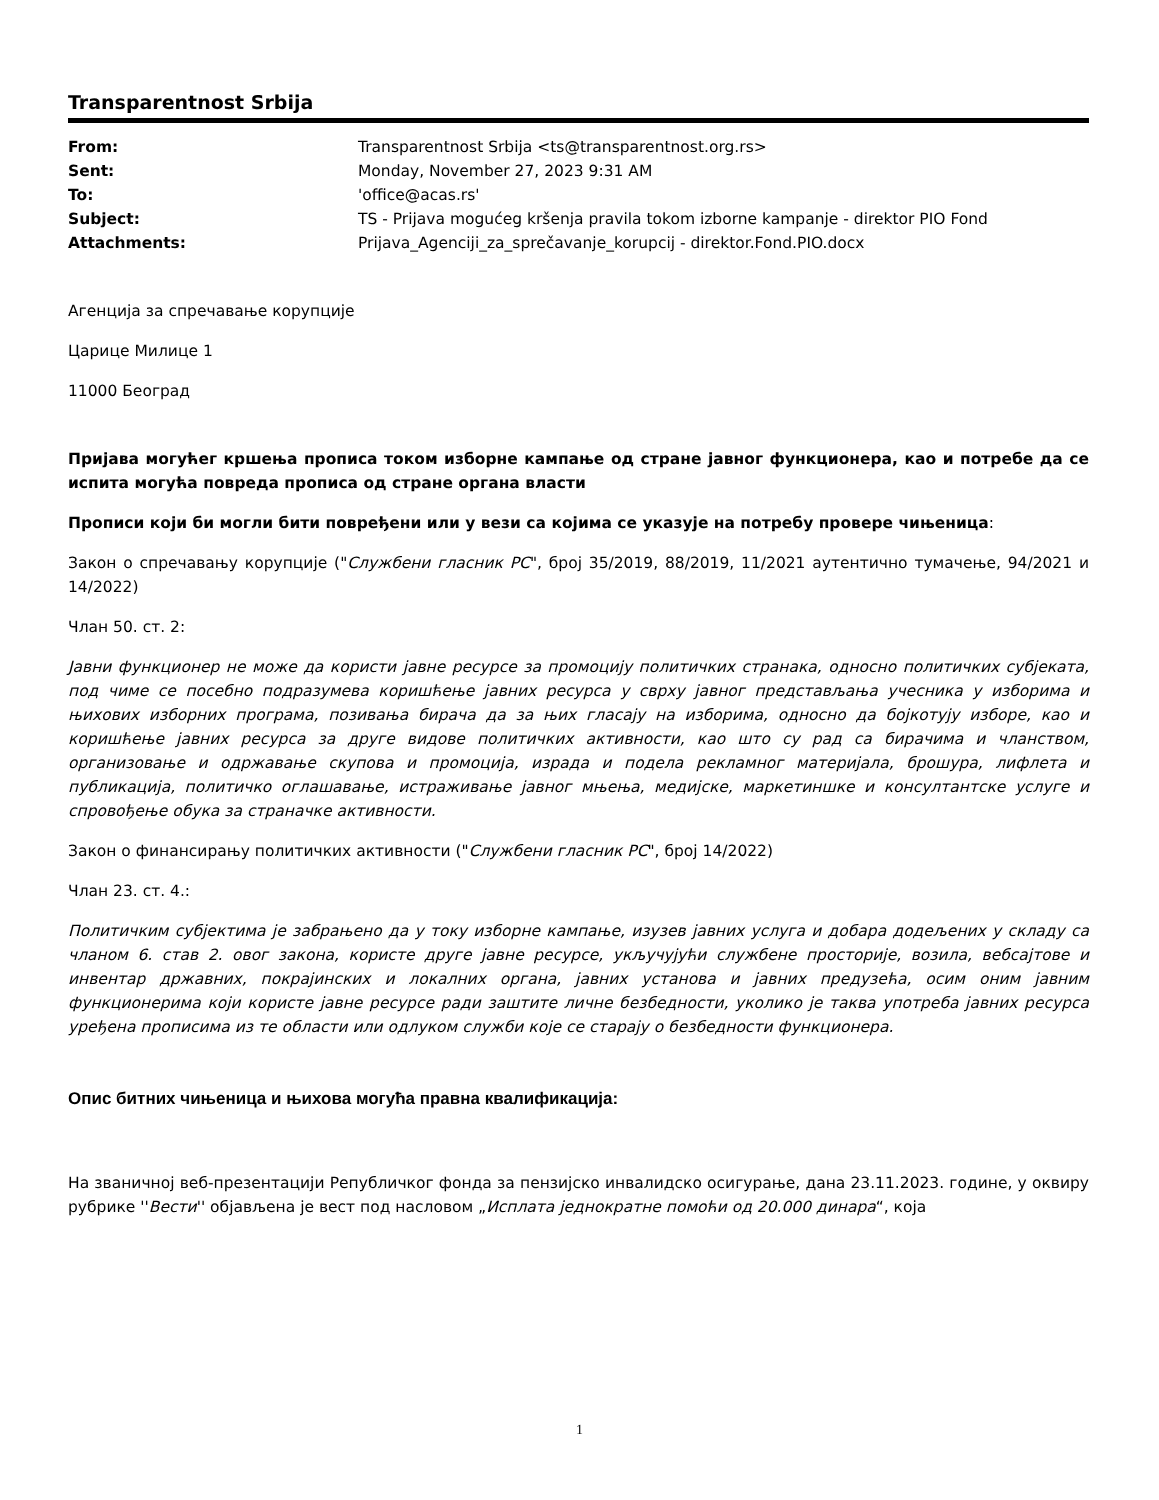Transparentnost Srbija
| From: | Transparentnost Srbija <ts@transparentnost.org.rs> |
| Sent: | Monday, November 27, 2023 9:31 AM |
| To: | 'office@acas.rs' |
| Subject: | TS - Prijava mogućeg kršenja pravila tokom izborne kampanje - direktor PIO Fond |
| Attachments: | Prijava_Agenciji_za_sprečavanje_korupcij - direktor.Fond.PIO.docx |
Агенција за спречавање корупције
Царице Милице 1
11000 Београд
Пријава могућег кршења прописа током изборне кампање од стране јавног функционера, као и потребе да се испита могућа повреда прописа од стране органа власти
Прописи који би могли бити повређени или у вези са којима се указује на потребу провере чињеница:
Закон о спречавању корупције ("Службени гласник РС", број 35/2019, 88/2019, 11/2021 аутентично тумачење, 94/2021 и 14/2022)
Члан 50. ст. 2:
Јавни функционер не може да користи јавне ресурсе за промоцију политичких странака, односно политичких субјеката, под чиме се посебно подразумева коришћење јавних ресурса у сврху јавног представљања учесника у изборима и њихових изборних програма, позивања бирача да за њих гласају на изборима, односно да бојкотују изборе, као и коришћење јавних ресурса за друге видове политичких активности, као што су рад са бирачима и чланством, организовање и одржавање скупова и промоција, израда и подела рекламног материјала, брошура, лифлета и публикација, политичко оглашавање, истраживање јавног мњења, медијске, маркетиншке и консултантске услуге и спровођење обука за страначке активности.
Закон о финансирању политичких активности ("Службени гласник РС", број 14/2022)
Члан 23. ст. 4.:
Политичким субјектима је забрањено да у току изборне кампање, изузев јавних услуга и добара додељених у складу са чланом 6. став 2. овог закона, користе друге јавне ресурсе, укључујући службене просторије, возила, вебсајтове и инвентар државних, покрајинских и локалних органа, јавних установа и јавних предузећа, осим оним јавним функционерима који користе јавне ресурсе ради заштите личне безбедности, уколико је таква употреба јавних ресурса уређена прописима из те области или одлуком служби које се старају о безбедности функционера.
Опис битних чињеница и њихова могућа правна квалификација:
На званичној веб-презентацији Републичког фонда за пензијско инвалидско осигурање, дана 23.11.2023. године, у оквиру рубрике ''Вести'' објављена је вест под насловом „Исплата једнократне помоћи од 20.000 динара“, која
1